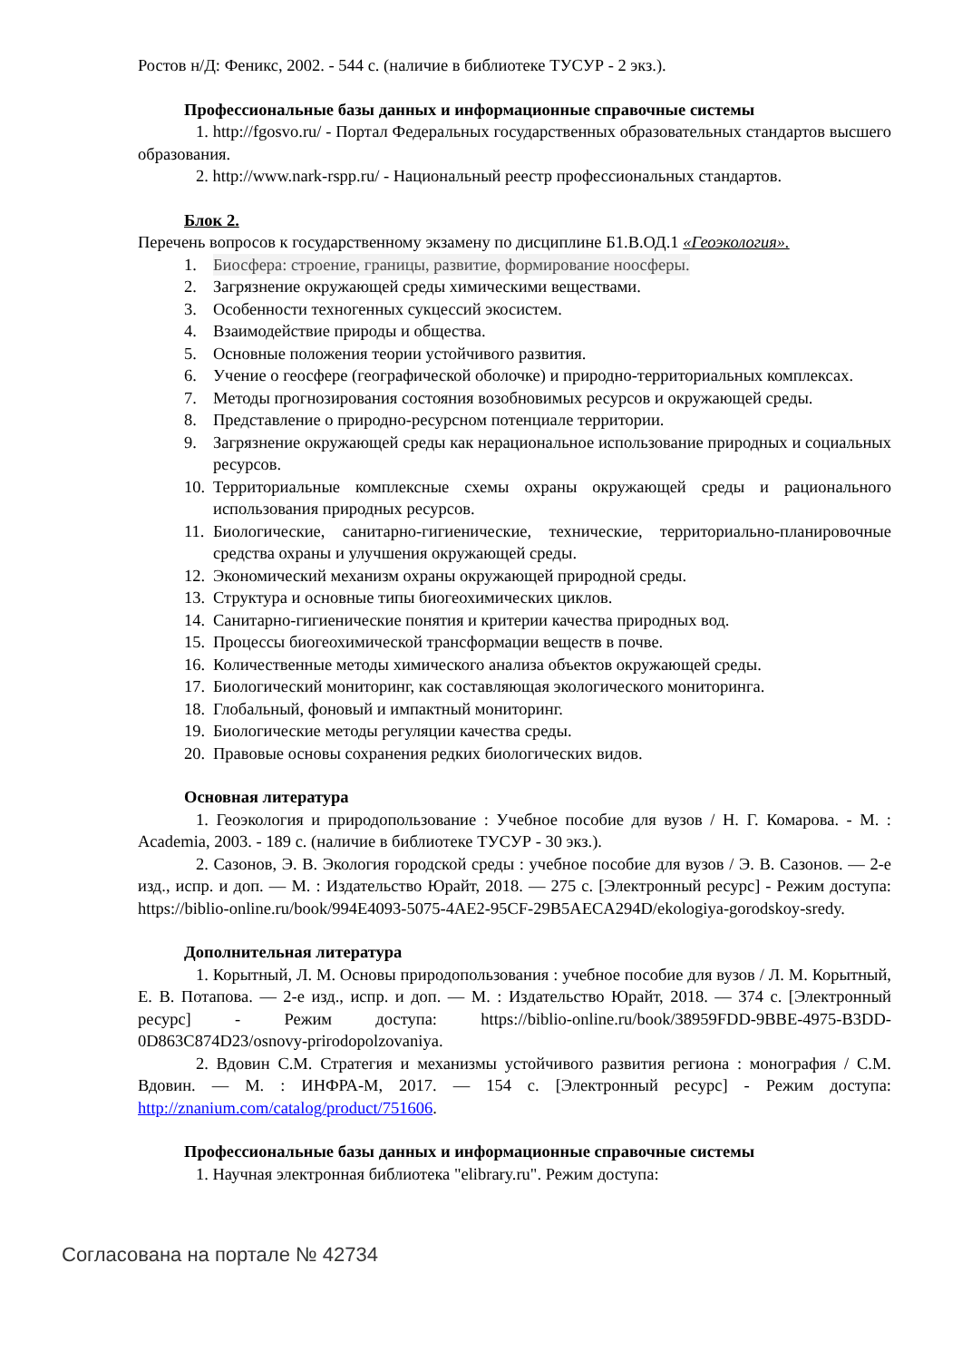Ростов н/Д: Феникс, 2002. - 544 с. (наличие в библиотеке ТУСУР - 2 экз.).
Профессиональные базы данных и информационные справочные системы
1. http://fgosvo.ru/ - Портал Федеральных государственных образовательных стандартов высшего образования.
2. http://www.nark-rspp.ru/ - Национальный реестр профессиональных стандартов.
Блок 2.
Перечень вопросов к государственному экзамену по дисциплине Б1.В.ОД.1 «Геоэкология».
1. Биосфера: строение, границы, развитие, формирование ноосферы.
2. Загрязнение окружающей среды химическими веществами.
3. Особенности техногенных сукцессий экосистем.
4. Взаимодействие природы и общества.
5. Основные положения теории устойчивого развития.
6. Учение о геосфере (географической оболочке) и природно-территориальных комплексах.
7. Методы прогнозирования состояния возобновимых ресурсов и окружающей среды.
8. Представление о природно-ресурсном потенциале территории.
9. Загрязнение окружающей среды как нерациональное использование природных и социальных ресурсов.
10. Территориальные комплексные схемы охраны окружающей среды и рационального использования природных ресурсов.
11. Биологические, санитарно-гигиенические, технические, территориально-планировочные средства охраны и улучшения окружающей среды.
12. Экономический механизм охраны окружающей природной среды.
13. Структура и основные типы биогеохимических циклов.
14. Санитарно-гигиенические понятия и критерии качества природных вод.
15. Процессы биогеохимической трансформации веществ в почве.
16. Количественные методы химического анализа объектов окружающей среды.
17. Биологический мониторинг, как составляющая экологического мониторинга.
18. Глобальный, фоновый и импактный мониторинг.
19. Биологические методы регуляции качества среды.
20. Правовые основы сохранения редких биологических видов.
Основная литература
1. Геоэкология и природопользование : Учебное пособие для вузов / Н. Г. Комарова. - М. : Academia, 2003. - 189 с. (наличие в библиотеке ТУСУР - 30 экз.).
2. Сазонов, Э. В. Экология городской среды : учебное пособие для вузов / Э. В. Сазонов. — 2-е изд., испр. и доп. — М. : Издательство Юрайт, 2018. — 275 с. [Электронный ресурс] - Режим доступа: https://biblio-online.ru/book/994E4093-5075-4AE2-95CF-29B5AECA294D/ekologiya-gorodskoy-sredy.
Дополнительная литература
1. Корытный, Л. М. Основы природопользования : учебное пособие для вузов / Л. М. Корытный, Е. В. Потапова. — 2-е изд., испр. и доп. — М. : Издательство Юрайт, 2018. — 374 с. [Электронный ресурс] - Режим доступа: https://biblio-online.ru/book/38959FDD-9BBE-4975-B3DD-0D863C874D23/osnovy-prirodopolzovaniya.
2. Вдовин С.М. Стратегия и механизмы устойчивого развития региона : монография / С.М. Вдовин. — М. : ИНФРА-М, 2017. — 154 с. [Электронный ресурс] - Режим доступа: http://znanium.com/catalog/product/751606.
Профессиональные базы данных и информационные справочные системы
1. Научная электронная библиотека "elibrary.ru". Режим доступа:
Согласована на портале № 42734